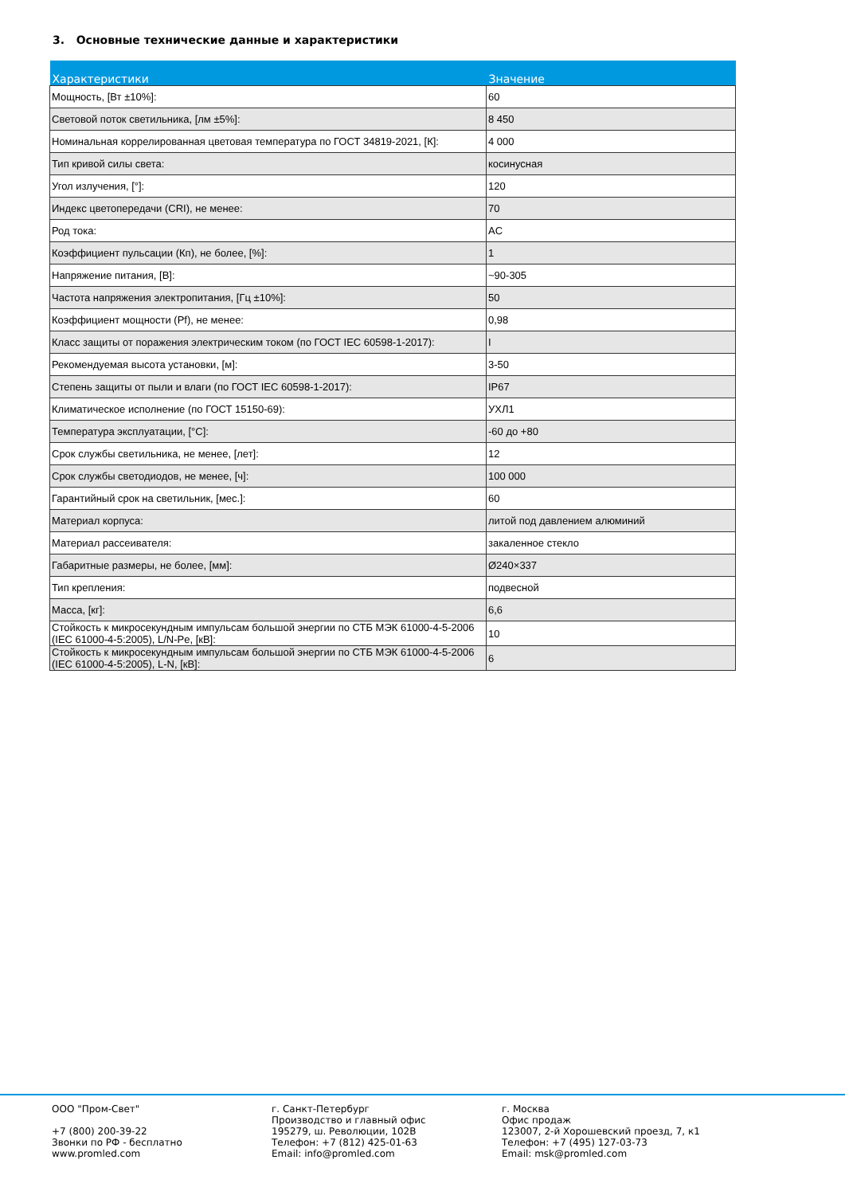3. Основные технические данные и характеристики
| Характеристики | Значение |
| --- | --- |
| Мощность, [Вт ±10%]: | 60 |
| Световой поток светильника, [лм ±5%]: | 8 450 |
| Номинальная коррелированная цветовая температура по ГОСТ 34819-2021, [К]: | 4 000 |
| Тип кривой силы света: | косинусная |
| Угол излучения, [°]: | 120 |
| Индекс цветопередачи (CRI), не менее: | 70 |
| Род тока: | AC |
| Коэффициент пульсации (Кп), не более, [%]: | 1 |
| Напряжение питания, [В]: | ~90-305 |
| Частота напряжения электропитания, [Гц ±10%]: | 50 |
| Коэффициент мощности (Pf), не менее: | 0,98 |
| Класс защиты от поражения электрическим током (по ГОСТ IEC 60598-1-2017): | I |
| Рекомендуемая высота установки, [м]: | 3-50 |
| Степень защиты от пыли и влаги (по ГОСТ IEC 60598-1-2017): | IP67 |
| Климатическое исполнение (по ГОСТ 15150-69): | УХЛ1 |
| Температура эксплуатации, [°C]: | -60 до +80 |
| Срок службы светильника, не менее, [лет]: | 12 |
| Срок службы светодиодов, не менее, [ч]: | 100 000 |
| Гарантийный срок на светильник, [мес.]: | 60 |
| Материал корпуса: | литой под давлением алюминий |
| Материал рассеивателя: | закаленное стекло |
| Габаритные размеры, не более, [мм]: | Ø240×337 |
| Тип крепления: | подвесной |
| Масса, [кг]: | 6,6 |
| Стойкость к микросекундным импульсам большой энергии по СТБ МЭК 61000-4-5-2006 (IEC 61000-4-5:2005), L/N-Pe, [кВ]: | 10 |
| Стойкость к микросекундным импульсам большой энергии по СТБ МЭК 61000-4-5-2006 (IEC 61000-4-5:2005), L-N, [кВ]: | 6 |
ООО "Пром-Свет"
+7 (800) 200-39-22
Звонки по РФ - бесплатно
www.promled.com
г. Санкт-Петербург
Производство и главный офис
195279, ш. Революции, 102В
Телефон: +7 (812) 425-01-63
Email: info@promled.com
г. Москва
Офис продаж
123007, 2-й Хорошевский проезд, 7, к1
Телефон: +7 (495) 127-03-73
Email: msk@promled.com